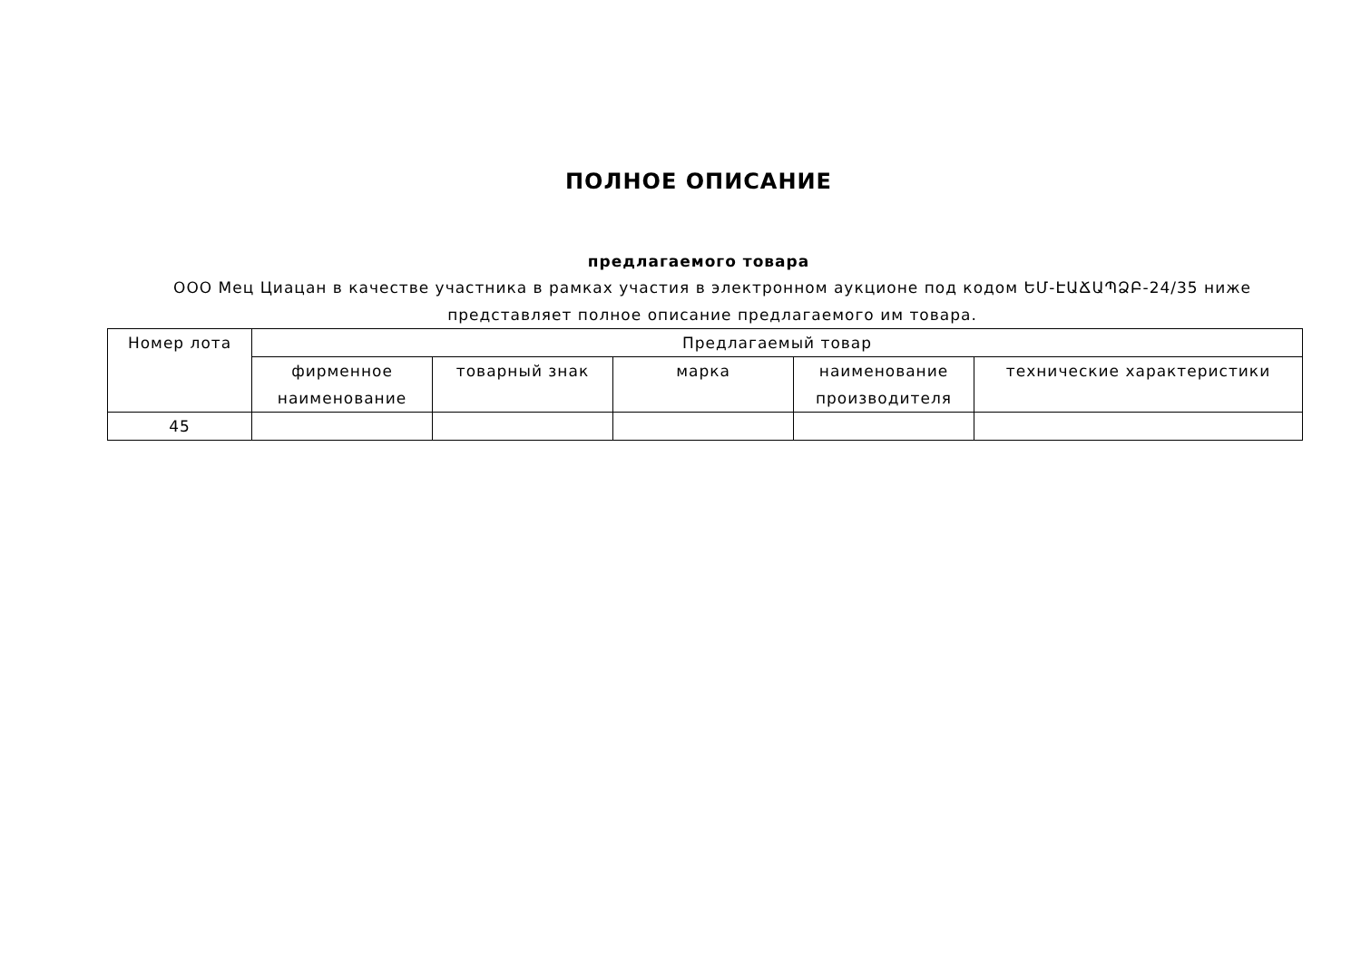ПОЛНОЕ ОПИСАНИЕ
предлагаемого товара
ООО Мец Циацан в качестве участника в рамках участия в электронном аукционе под кодом ԵՄ-ԷԱՃԱՊՁԲ-24/35 ниже представляет полное описание предлагаемого им товара.
| Номер лота | Предлагаемый товар | | | | |
| --- | --- | --- | --- | --- | --- |
| | фирменное наименование | товарный знак | марка | наименование производителя | технические характеристики |
| 45 | | | | | |